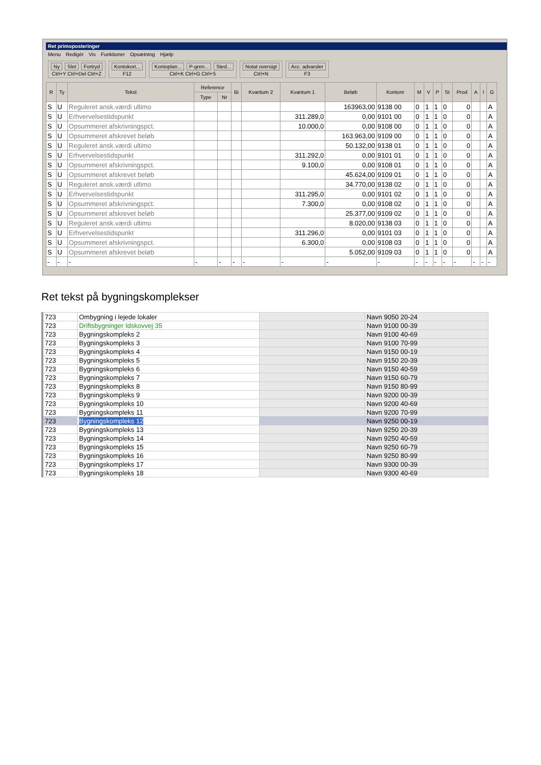Ret primoposteringer
Menu Redigér Vis Funktioner Opsætning Hjælp
Ny Slet Fortryd
Ctrl+Y Ctrl+Del Ctrl+Z
Kontokort...
F12
Kontoplan... P-gren... Sted...
Ctrl+K Ctrl+G Ctrl+S
Notat oversigt
Ctrl+N
Acc. advarsler
F3
| R | Ty | Tekst | Reference | | Bi | Kvantum 2 | Kvantum 1 | Beløb | Kontonr | M | V | P | St | Prod | A | I | G |
| --- | --- | --- | --- | --- | --- | --- | --- | --- | --- | --- | --- | --- | --- | --- | --- | --- | --- |
| | | | Type | Nr | | | | | | | | | | | | | |
| S | U | Reguleret ansk.værdi ultimo | | | | | | 163963,00 | 9138 00 | 0 | 1 | 1 | 0 | 0 | | | A |
| S | U | Erhvervelsestidspunkt | | | | | 311.289,0 | 0,00 | 9101 00 | 0 | 1 | 1 | 0 | 0 | | | A |
| S | U | Opsummeret afskrivningspct. | | | | | 10.000,0 | 0,00 | 9108 00 | 0 | 1 | 1 | 0 | 0 | | | A |
| S | U | Opsummeret afskrevet beløb | | | | | | 163.963,00 | 9109 00 | 0 | 1 | 1 | 0 | 0 | | | A |
| S | U | Reguleret ansk.værdi ultimo | | | | | | 50.132,00 | 9138 01 | 0 | 1 | 1 | 0 | 0 | | | A |
| S | U | Erhvervelsestidspunkt | | | | | 311.292,0 | 0,00 | 9101 01 | 0 | 1 | 1 | 0 | 0 | | | A |
| S | U | Opsummeret afskrivningspct. | | | | | 9.100,0 | 0,00 | 9108 01 | 0 | 1 | 1 | 0 | 0 | | | A |
| S | U | Opsummeret afskrevet beløb | | | | | | 45.624,00 | 9109 01 | 0 | 1 | 1 | 0 | 0 | | | A |
| S | U | Reguleret ansk.værdi ultimo | | | | | | 34.770,00 | 9138 02 | 0 | 1 | 1 | 0 | 0 | | | A |
| S | U | Erhvervelsestidspunkt | | | | | 311.295,0 | 0,00 | 9101 02 | 0 | 1 | 1 | 0 | 0 | | | A |
| S | U | Opsummeret afskrivningspct. | | | | | 7.300,0 | 0,00 | 9108 02 | 0 | 1 | 1 | 0 | 0 | | | A |
| S | U | Opsummeret afskrevet beløb | | | | | | 25.377,00 | 9109 02 | 0 | 1 | 1 | 0 | 0 | | | A |
| S | U | Reguleret ansk.værdi ultimo | | | | | | 8.020,00 | 9138 03 | 0 | 1 | 1 | 0 | 0 | | | A |
| S | U | Erhvervelsestidspunkt | | | | | 311.296,0 | 0,00 | 9101 03 | 0 | 1 | 1 | 0 | 0 | | | A |
| S | U | Opsummeret afskrivningspct. | | | | | 6.300,0 | 0,00 | 9108 03 | 0 | 1 | 1 | 0 | 0 | | | A |
| S | U | Opsummeret afskrevet beløb | | | | | | 5.052,00 | 9109 03 | 0 | 1 | 1 | 0 | 0 | | | A |
| - | - | - | - | - | - | - | - | - | - | - | - | - | - | - | - | - | - |
Ret tekst på bygningskomplekser
| 723 | Ombygning i lejede lokaler | | Navn 9050 20-24 |
| 723 | Driftsbygninger Idskovvej 35 | | Navn 9100 00-39 |
| 723 | Bygningskompleks 2 | | Navn 9100 40-69 |
| 723 | Bygningskompleks 3 | | Navn 9100 70-99 |
| 723 | Bygningskompleks 4 | | Navn 9150 00-19 |
| 723 | Bygningskompleks 5 | | Navn 9150 20-39 |
| 723 | Bygningskompleks 6 | | Navn 9150 40-59 |
| 723 | Bygningskompleks 7 | | Navn 9150 60-79 |
| 723 | Bygningskompleks 8 | | Navn 9150 80-99 |
| 723 | Bygningskompleks 9 | | Navn 9200 00-39 |
| 723 | Bygningskompleks 10 | | Navn 9200 40-69 |
| 723 | Bygningskompleks 11 | | Navn 9200 70-99 |
| 723 | Bygningskompleks 12 | | Navn 9250 00-19 |
| 723 | Bygningskompleks 13 | | Navn 9250 20-39 |
| 723 | Bygningskompleks 14 | | Navn 9250 40-59 |
| 723 | Bygningskompleks 15 | | Navn 9250 60-79 |
| 723 | Bygningskompleks 16 | | Navn 9250 80-99 |
| 723 | Bygningskompleks 17 | | Navn 9300 00-39 |
| 723 | Bygningskompleks 18 | | Navn 9300 40-69 |